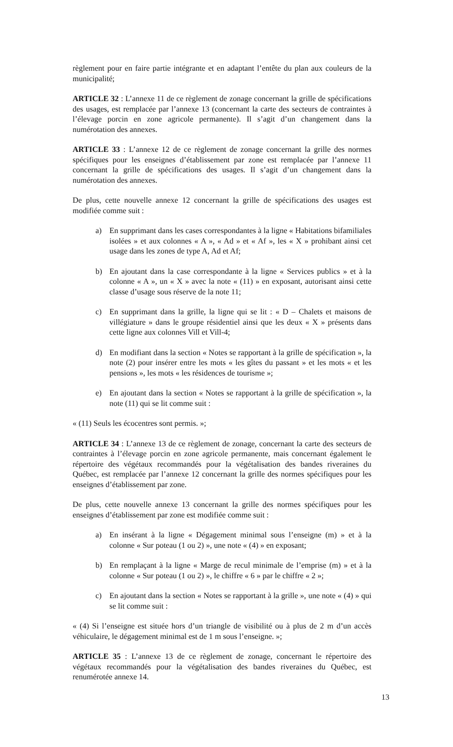règlement pour en faire partie intégrante et en adaptant l’entête du plan aux couleurs de la municipalité;
ARTICLE 32 : L’annexe 11 de ce règlement de zonage concernant la grille de spécifications des usages, est remplacée par l’annexe 13 (concernant la carte des secteurs de contraintes à l’élevage porcin en zone agricole permanente). Il s’agit d’un changement dans la numérotation des annexes.
ARTICLE 33 : L’annexe 12 de ce règlement de zonage concernant la grille des normes spécifiques pour les enseignes d’établissement par zone est remplacée par l’annexe 11 concernant la grille de spécifications des usages. Il s’agit d’un changement dans la numérotation des annexes.
De plus, cette nouvelle annexe 12 concernant la grille de spécifications des usages est modifiée comme suit :
a) En supprimant dans les cases correspondantes à la ligne « Habitations bifamiliales isolées » et aux colonnes « A », « Ad » et « Af », les « X » prohibant ainsi cet usage dans les zones de type A, Ad et Af;
b) En ajoutant dans la case correspondante à la ligne « Services publics » et à la colonne « A », un « X » avec la note « (11) » en exposant, autorisant ainsi cette classe d’usage sous réserve de la note 11;
c) En supprimant dans la grille, la ligne qui se lit : « D – Chalets et maisons de villégiature » dans le groupe résidentiel ainsi que les deux « X » présents dans cette ligne aux colonnes Vill et Vill-4;
d) En modifiant dans la section « Notes se rapportant à la grille de spécification », la note (2) pour insérer entre les mots « les gîtes du passant » et les mots « et les pensions », les mots « les résidences de tourisme »;
e) En ajoutant dans la section « Notes se rapportant à la grille de spécification », la note (11) qui se lit comme suit :
« (11) Seuls les écocentres sont permis. »;
ARTICLE 34 : L’annexe 13 de ce règlement de zonage, concernant la carte des secteurs de contraintes à l’élevage porcin en zone agricole permanente, mais concernant également le répertoire des végétaux recommandés pour la végétalisation des bandes riveraines du Québec, est remplacée par l’annexe 12 concernant la grille des normes spécifiques pour les enseignes d’établissement par zone.
De plus, cette nouvelle annexe 13 concernant la grille des normes spécifiques pour les enseignes d’établissement par zone est modifiée comme suit :
a) En insérant à la ligne « Dégagement minimal sous l’enseigne (m) » et à la colonne « Sur poteau (1 ou 2) », une note « (4) » en exposant;
b) En remplaçant à la ligne « Marge de recul minimale de l’emprise (m) » et à la colonne « Sur poteau (1 ou 2) », le chiffre « 6 » par le chiffre « 2 »;
c) En ajoutant dans la section « Notes se rapportant à la grille », une note « (4) » qui se lit comme suit :
« (4) Si l’enseigne est située hors d’un triangle de visibilité ou à plus de 2 m d’un accès véhiculaire, le dégagement minimal est de 1 m sous l’enseigne. »;
ARTICLE 35 : L’annexe 13 de ce règlement de zonage, concernant le répertoire des végétaux recommandés pour la végétalisation des bandes riveraines du Québec, est renumérotée annexe 14.
13